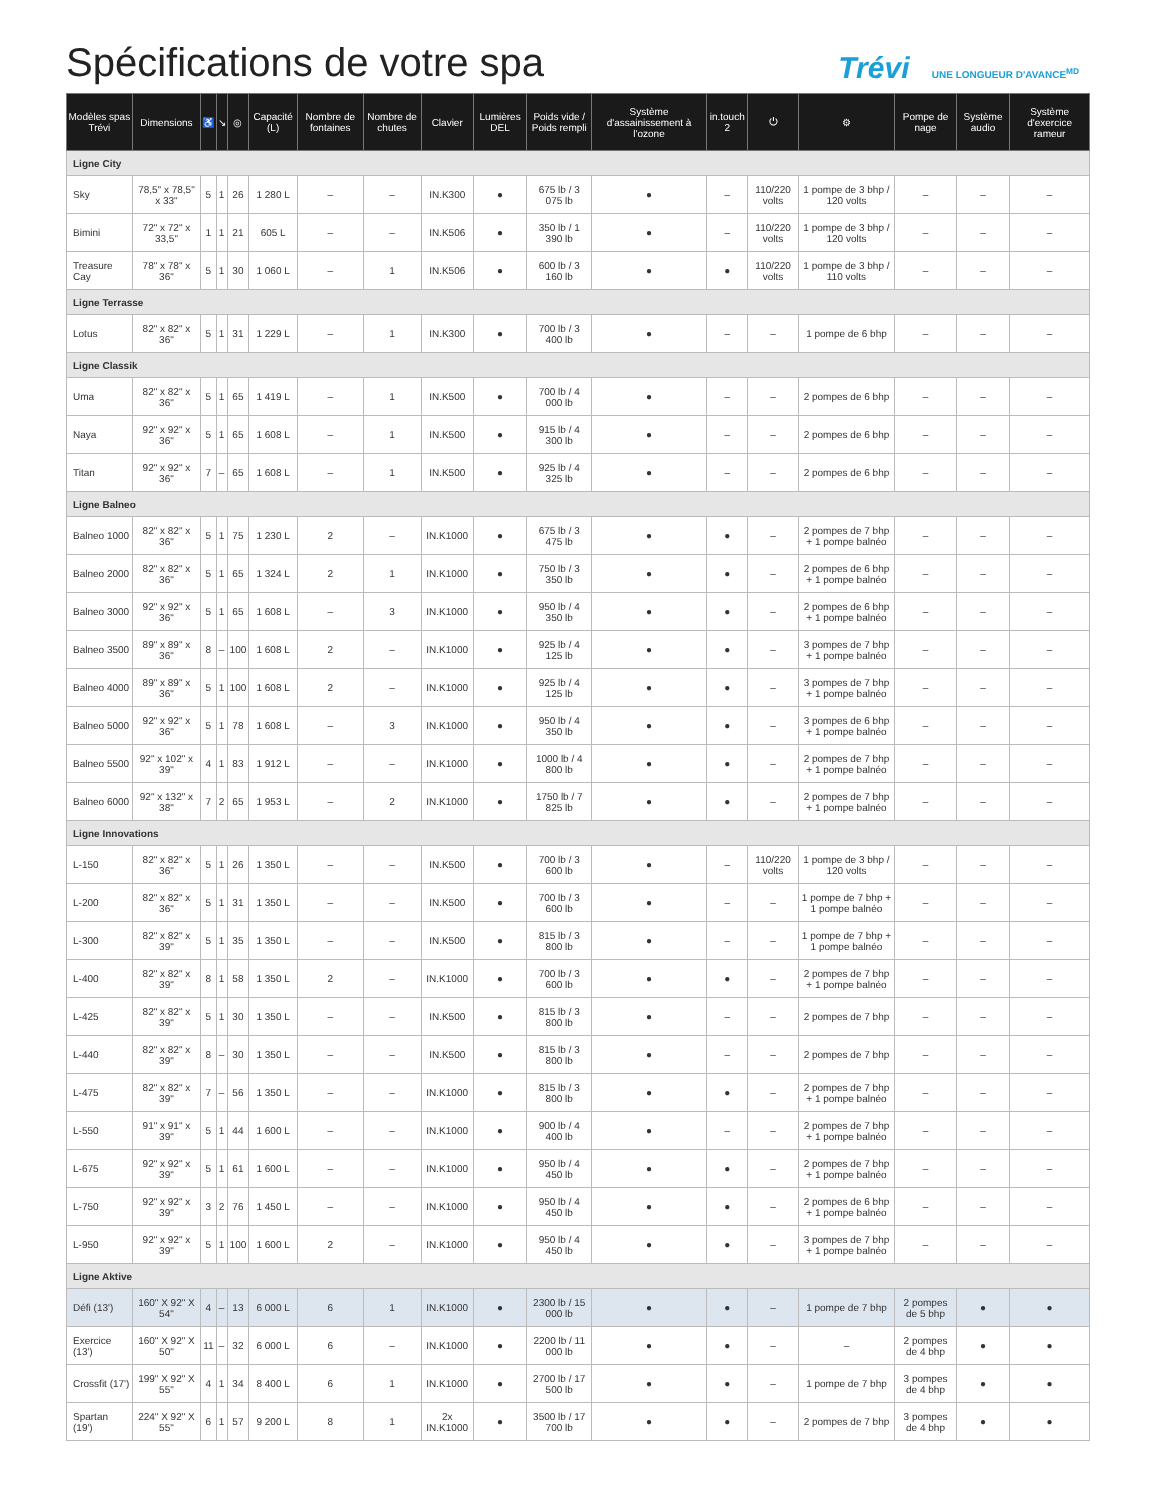Spécifications de votre spa
Trévi UNE LONGUEUR D'AVANCE<sup>MD</sup>
| Modèles spas Trévi | Dimensions | ♿ | ↘ | ◎ | Capacité (L) | Nombre de fontaines | Nombre de chutes | Clavier | Lumières DEL | Poids vide / Poids rempli | Système d'assainissement à l'ozone | in.touch 2 | ⏻ | ⚙ | Pompe de nage | Système audio | Système d'exercice rameur |
| --- | --- | --- | --- | --- | --- | --- | --- | --- | --- | --- | --- | --- | --- | --- | --- | --- | --- |
| Ligne City | | | | | | | | | | | | | | | | | |
| Sky | 78,5" x 78,5" x 33" | 5 | 1 | 26 | 1 280 L | – | – | IN.K300 | ● | 675 lb / 3 075 lb | ● | – | 110/220 volts | 1 pompe de 3 bhp / 120 volts | – | – | – |
| Bimini | 72" x 72" x 33,5" | 1 | 1 | 21 | 605 L | – | – | IN.K506 | ● | 350 lb / 1 390 lb | ● | – | 110/220 volts | 1 pompe de 3 bhp / 120 volts | – | – | – |
| Treasure Cay | 78" x 78" x 36" | 5 | 1 | 30 | 1 060 L | – | 1 | IN.K506 | ● | 600 lb / 3 160 lb | ● | ● | 110/220 volts | 1 pompe de 3 bhp / 110 volts | – | – | – |
| Ligne Terrasse | | | | | | | | | | | | | | | | | |
| Lotus | 82" x 82" x 36" | 5 | 1 | 31 | 1 229 L | – | 1 | IN.K300 | ● | 700 lb / 3 400 lb | ● | – | – | 1 pompe de 6 bhp | – | – | – |
| Ligne Classik | | | | | | | | | | | | | | | | | |
| Uma | 82" x 82" x 36" | 5 | 1 | 65 | 1 419 L | – | 1 | IN.K500 | ● | 700 lb / 4 000 lb | ● | – | – | 2 pompes de 6 bhp | – | – | – |
| Naya | 92" x 92" x 36" | 5 | 1 | 65 | 1 608 L | – | 1 | IN.K500 | ● | 915 lb / 4 300 lb | ● | – | – | 2 pompes de 6 bhp | – | – | – |
| Titan | 92" x 92" x 36" | 7 | – | 65 | 1 608 L | – | 1 | IN.K500 | ● | 925 lb / 4 325 lb | ● | – | – | 2 pompes de 6 bhp | – | – | – |
| Ligne Balneo | | | | | | | | | | | | | | | | | |
| Balneo 1000 | 82" x 82" x 36" | 5 | 1 | 75 | 1 230 L | 2 | – | IN.K1000 | ● | 675 lb / 3 475 lb | ● | ● | – | 2 pompes de 7 bhp + 1 pompe balnéo | – | – | – |
| Balneo 2000 | 82" x 82" x 36" | 5 | 1 | 65 | 1 324 L | 2 | 1 | IN.K1000 | ● | 750 lb / 3 350 lb | ● | ● | – | 2 pompes de 6 bhp + 1 pompe balnéo | – | – | – |
| Balneo 3000 | 92" x 92" x 36" | 5 | 1 | 65 | 1 608 L | – | 3 | IN.K1000 | ● | 950 lb / 4 350 lb | ● | ● | – | 2 pompes de 6 bhp + 1 pompe balnéo | – | – | – |
| Balneo 3500 | 89" x 89" x 36" | 8 | – | 100 | 1 608 L | 2 | – | IN.K1000 | ● | 925 lb / 4 125 lb | ● | ● | – | 3 pompes de 7 bhp + 1 pompe balnéo | – | – | – |
| Balneo 4000 | 89" x 89" x 36" | 5 | 1 | 100 | 1 608 L | 2 | – | IN.K1000 | ● | 925 lb / 4 125 lb | ● | ● | – | 3 pompes de 7 bhp + 1 pompe balnéo | – | – | – |
| Balneo 5000 | 92" x 92" x 36" | 5 | 1 | 78 | 1 608 L | – | 3 | IN.K1000 | ● | 950 lb / 4 350 lb | ● | ● | – | 3 pompes de 6 bhp + 1 pompe balnéo | – | – | – |
| Balneo 5500 | 92" x 102" x 39" | 4 | 1 | 83 | 1 912 L | – | – | IN.K1000 | ● | 1000 lb / 4 800 lb | ● | ● | – | 2 pompes de 7 bhp + 1 pompe balnéo | – | – | – |
| Balneo 6000 | 92" x 132" x 38" | 7 | 2 | 65 | 1 953 L | – | 2 | IN.K1000 | ● | 1750 lb / 7 825 lb | ● | ● | – | 2 pompes de 7 bhp + 1 pompe balnéo | – | – | – |
| Ligne Innovations | | | | | | | | | | | | | | | | | |
| L-150 | 82" x 82" x 36" | 5 | 1 | 26 | 1 350 L | – | – | IN.K500 | ● | 700 lb / 3 600 lb | ● | – | 110/220 volts | 1 pompe de 3 bhp / 120 volts | – | – | – |
| L-200 | 82" x 82" x 36" | 5 | 1 | 31 | 1 350 L | – | – | IN.K500 | ● | 700 lb / 3 600 lb | ● | – | – | 1 pompe de 7 bhp + 1 pompe balnéo | – | – | – |
| L-300 | 82" x 82" x 39" | 5 | 1 | 35 | 1 350 L | – | – | IN.K500 | ● | 815 lb / 3 800 lb | ● | – | – | 1 pompe de 7 bhp + 1 pompe balnéo | – | – | – |
| L-400 | 82" x 82" x 39" | 8 | 1 | 58 | 1 350 L | 2 | – | IN.K1000 | ● | 700 lb / 3 600 lb | ● | ● | – | 2 pompes de 7 bhp + 1 pompe balnéo | – | – | – |
| L-425 | 82" x 82" x 39" | 5 | 1 | 30 | 1 350 L | – | – | IN.K500 | ● | 815 lb / 3 800 lb | ● | – | – | 2 pompes de 7 bhp | – | – | – |
| L-440 | 82" x 82" x 39" | 8 | – | 30 | 1 350 L | – | – | IN.K500 | ● | 815 lb / 3 800 lb | ● | – | – | 2 pompes de 7 bhp | – | – | – |
| L-475 | 82" x 82" x 39" | 7 | – | 56 | 1 350 L | – | – | IN.K1000 | ● | 815 lb / 3 800 lb | ● | ● | – | 2 pompes de 7 bhp + 1 pompe balnéo | – | – | – |
| L-550 | 91" x 91" x 39" | 5 | 1 | 44 | 1 600 L | – | – | IN.K1000 | ● | 900 lb / 4 400 lb | ● | – | – | 2 pompes de 7 bhp + 1 pompe balnéo | – | – | – |
| L-675 | 92" x 92" x 39" | 5 | 1 | 61 | 1 600 L | – | – | IN.K1000 | ● | 950 lb / 4 450 lb | ● | ● | – | 2 pompes de 7 bhp + 1 pompe balnéo | – | – | – |
| L-750 | 92" x 92" x 39" | 3 | 2 | 76 | 1 450 L | – | – | IN.K1000 | ● | 950 lb / 4 450 lb | ● | ● | – | 2 pompes de 6 bhp + 1 pompe balnéo | – | – | – |
| L-950 | 92" x 92" x 39" | 5 | 1 | 100 | 1 600 L | 2 | – | IN.K1000 | ● | 950 lb / 4 450 lb | ● | ● | – | 3 pompes de 7 bhp + 1 pompe balnéo | – | – | – |
| Ligne Aktive | | | | | | | | | | | | | | | | | |
| Défi (13') | 160" X 92" X 54" | 4 | – | 13 | 6 000 L | 6 | 1 | IN.K1000 | ● | 2300 lb / 15 000 lb | ● | ● | – | 1 pompe de 7 bhp | 2 pompes de 5 bhp | ● | ● |
| Exercice (13') | 160" X 92" X 50" | 11 | – | 32 | 6 000 L | 6 | – | IN.K1000 | ● | 2200 lb / 11 000 lb | ● | ● | – | – | 2 pompes de 4 bhp | ● | ● |
| Crossfit (17') | 199" X 92" X 55" | 4 | 1 | 34 | 8 400 L | 6 | 1 | IN.K1000 | ● | 2700 lb / 17 500 lb | ● | ● | – | 1 pompe de 7 bhp | 3 pompes de 4 bhp | ● | ● |
| Spartan (19') | 224" X 92" X 55" | 6 | 1 | 57 | 9 200 L | 8 | 1 | 2x IN.K1000 | ● | 3500 lb / 17 700 lb | ● | ● | – | 2 pompes de 7 bhp | 3 pompes de 4 bhp | ● | ● |